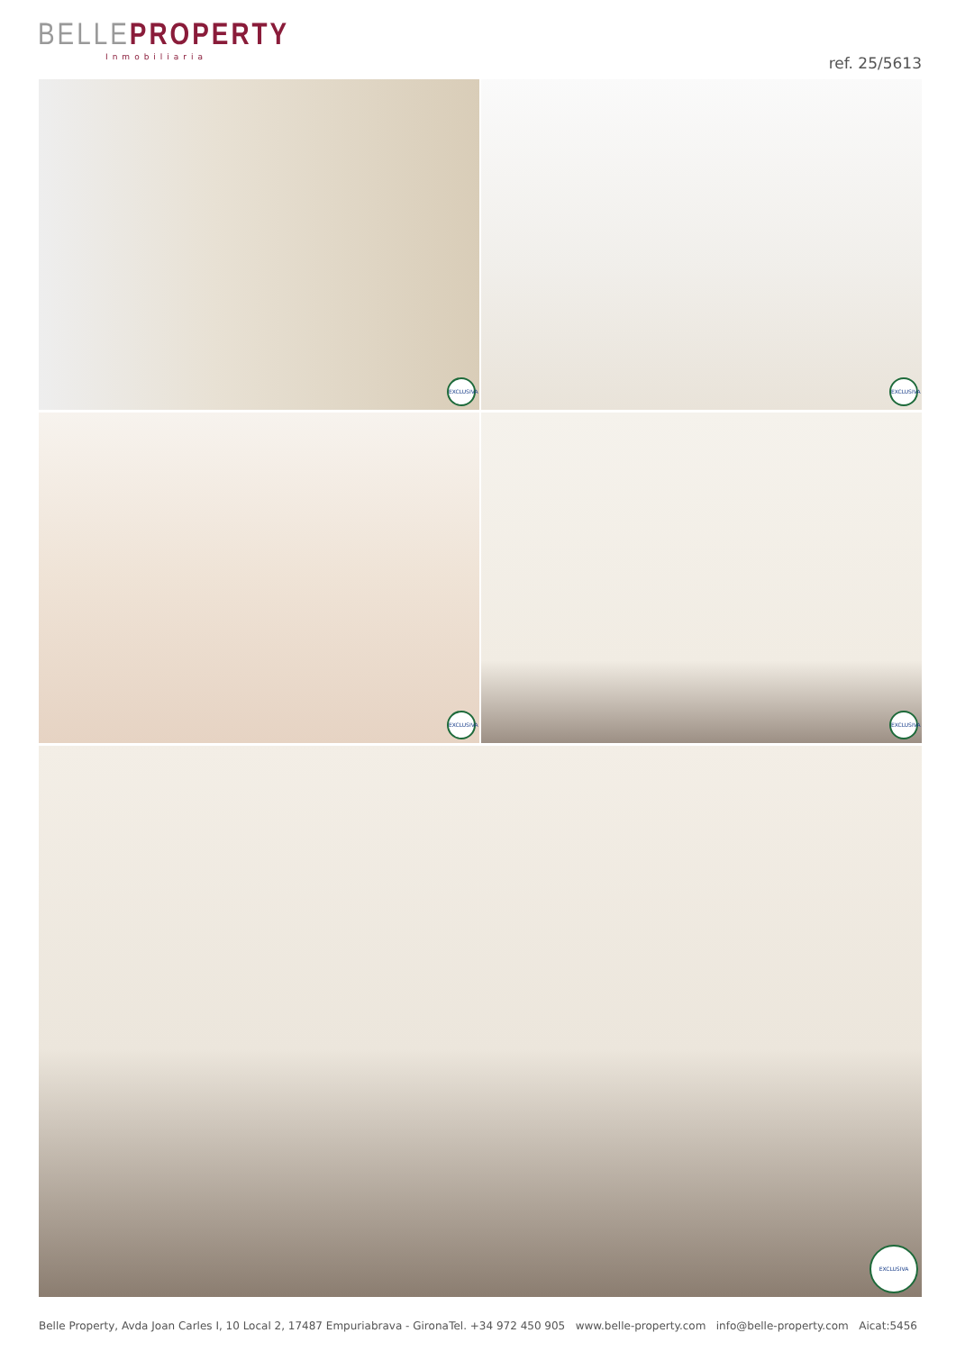BELLEPROPERTY
Inmobiliaria
ref. 25/5613
EXCLUSIVA
EXCLUSIVA
EXCLUSIVA
EXCLUSIVA
EXCLUSIVA
Belle Property, Avda Joan Carles I, 10 Local 2, 17487 Empuriabrava - Girona Tel. +34 972 450 905 www.belle-property.com info@belle-property.com Aicat:5456